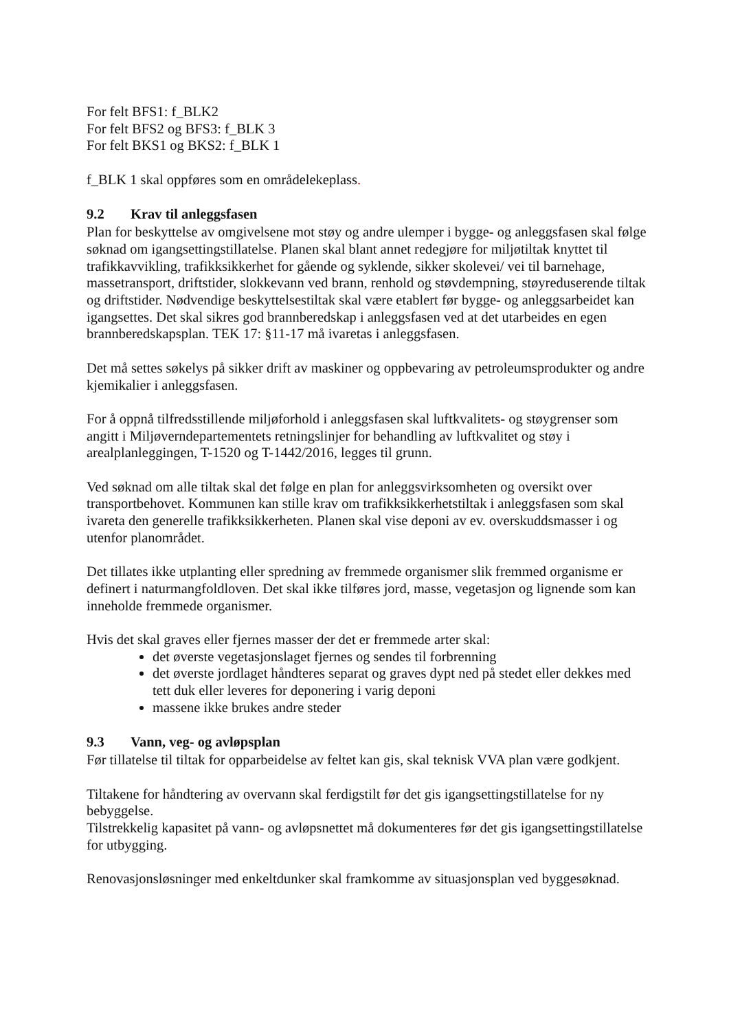For felt BFS1: f_BLK2
For felt BFS2 og BFS3: f_BLK 3
For felt BKS1 og BKS2: f_BLK 1
f_BLK 1 skal oppføres som en områdelekeplass.
9.2 Krav til anleggsfasen
Plan for beskyttelse av omgivelsene mot støy og andre ulemper i bygge- og anleggsfasen skal følge søknad om igangsettingstillatelse. Planen skal blant annet redegjøre for miljøtiltak knyttet til trafikkavvikling, trafikksikkerhet for gående og syklende, sikker skolevei/ vei til barnehage, massetransport, driftstider, slokkevann ved brann, renhold og støvdempning, støyreduserende tiltak og driftstider. Nødvendige beskyttelsestiltak skal være etablert før bygge- og anleggsarbeidet kan igangsettes. Det skal sikres god brannberedskap i anleggsfasen ved at det utarbeides en egen brannberedskapsplan. TEK 17: §11-17 må ivaretas i anleggsfasen.
Det må settes søkelys på sikker drift av maskiner og oppbevaring av petroleumsprodukter og andre kjemikalier i anleggsfasen.
For å oppnå tilfredsstillende miljøforhold i anleggsfasen skal luftkvalitets- og støygrenser som angitt i Miljøverndepartementets retningslinjer for behandling av luftkvalitet og støy i arealplanleggingen, T-1520 og T-1442/2016, legges til grunn.
Ved søknad om alle tiltak skal det følge en plan for anleggsvirksomheten og oversikt over transportbehovet. Kommunen kan stille krav om trafikksikkerhetstiltak i anleggsfasen som skal ivareta den generelle trafikksikkerheten. Planen skal vise deponi av ev. overskuddsmasser i og utenfor planområdet.
Det tillates ikke utplanting eller spredning av fremmede organismer slik fremmed organisme er definert i naturmangfoldloven. Det skal ikke tilføres jord, masse, vegetasjon og lignende som kan inneholde fremmede organismer.
Hvis det skal graves eller fjernes masser der det er fremmede arter skal:
det øverste vegetasjonslaget fjernes og sendes til forbrenning
det øverste jordlaget håndteres separat og graves dypt ned på stedet eller dekkes med tett duk eller leveres for deponering i varig deponi
massene ikke brukes andre steder
9.3 Vann, veg- og avløpsplan
Før tillatelse til tiltak for opparbeidelse av feltet kan gis, skal teknisk VVA plan være godkjent.
Tiltakene for håndtering av overvann skal ferdigstilt før det gis igangsettingstillatelse for ny bebyggelse.
Tilstrekkelig kapasitet på vann- og avløpsnettet må dokumenteres før det gis igangsettingstillatelse for utbygging.
Renovasjonsløsninger med enkeltdunker skal framkomme av situasjonsplan ved byggesøknad.